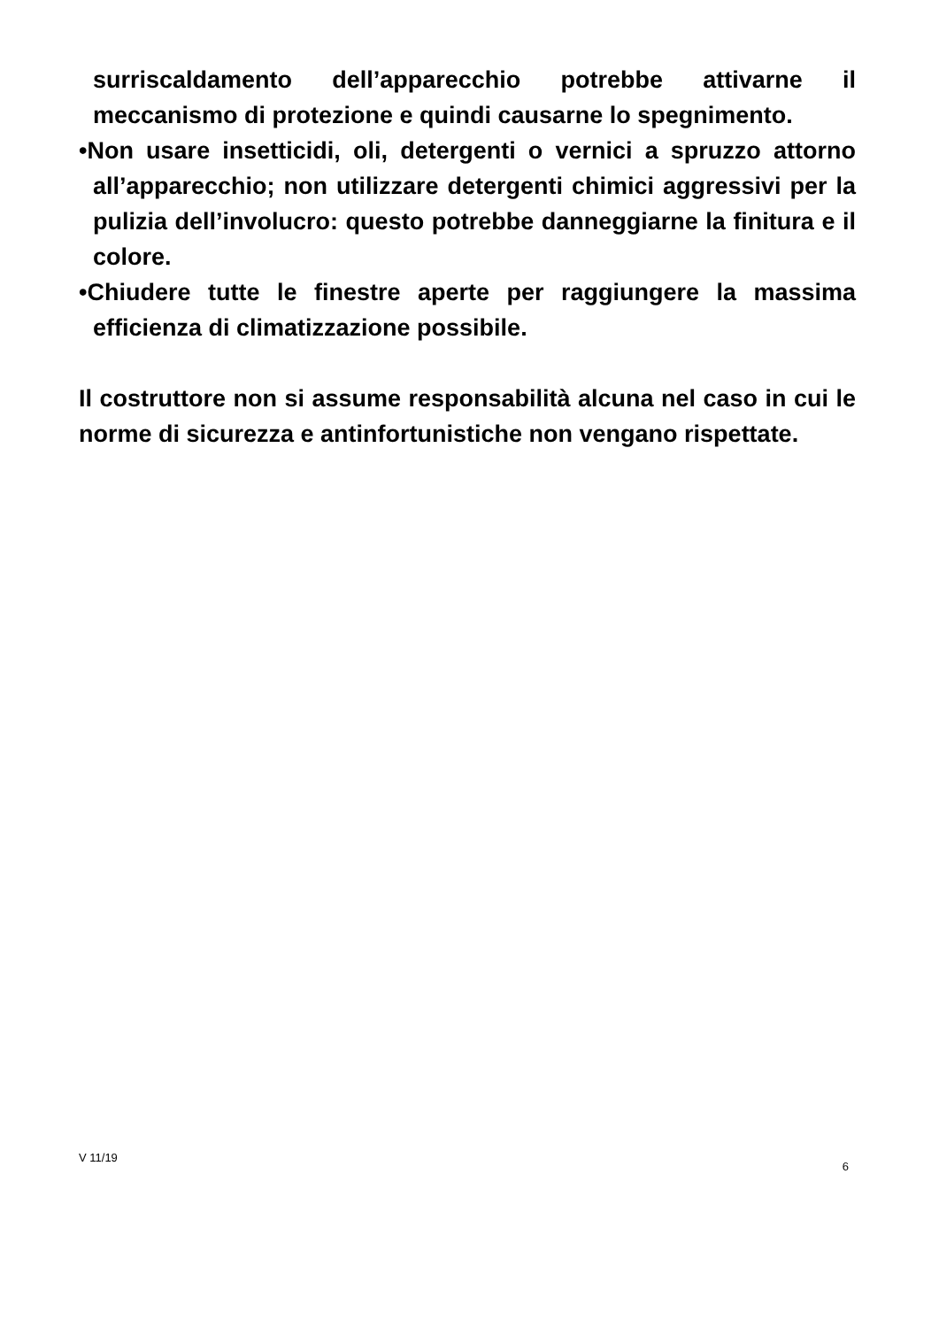surriscaldamento dell’apparecchio potrebbe attivarne il meccanismo di protezione e quindi causarne lo spegnimento.
•Non usare insetticidi, oli, detergenti o vernici a spruzzo attorno all’apparecchio; non utilizzare detergenti chimici aggressivi per la pulizia dell’involucro: questo potrebbe danneggiarne la finitura e il colore.
•Chiudere tutte le finestre aperte per raggiungere la massima efficienza di climatizzazione possibile.
Il costruttore non si assume responsabilità alcuna nel caso in cui le norme di sicurezza e antinfortunistiche non vengano rispettate.
V 11/19 6